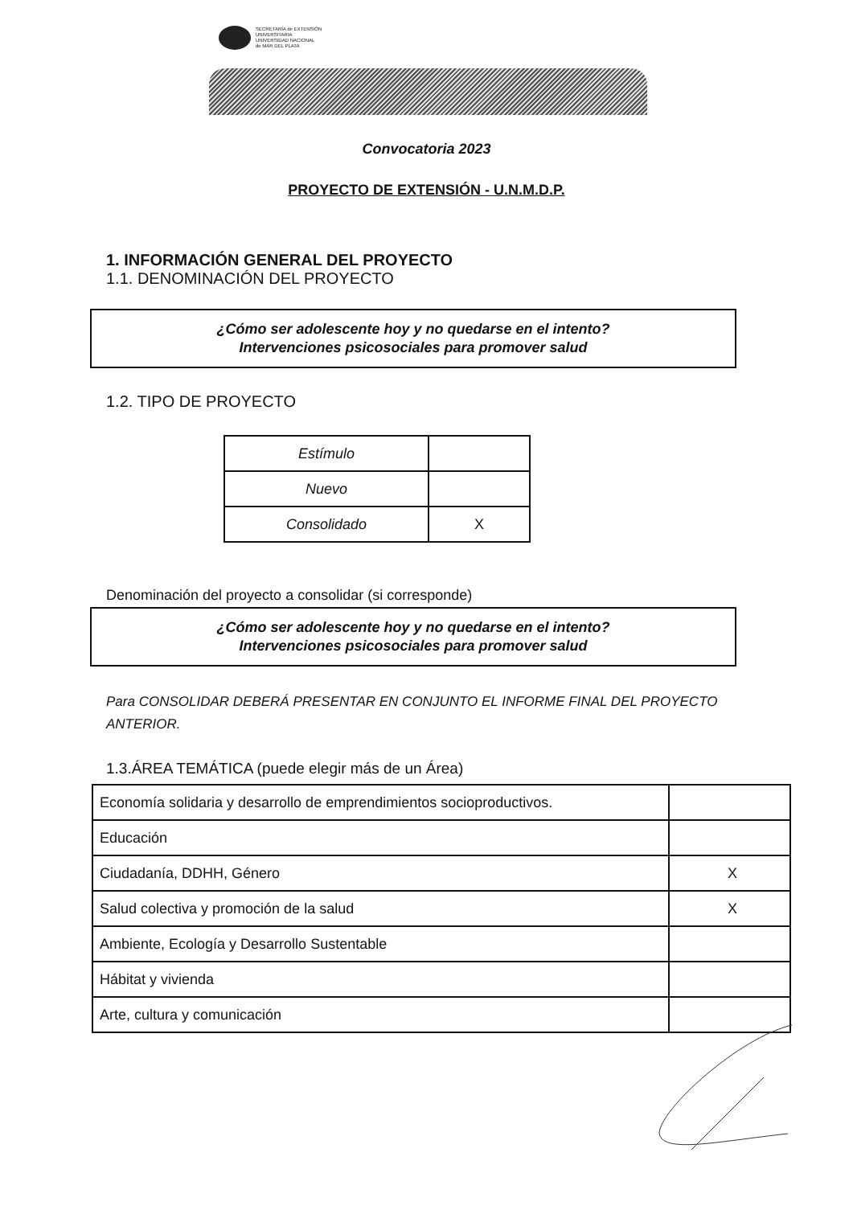SECRETARÍA de EXTENSIÓN
UNIVERSITARIA
UNIVERSIDAD NACIONAL
de MAR DEL PLATA
Convocatoria 2023
PROYECTO DE EXTENSIÓN - U.N.M.D.P.
1. INFORMACIÓN GENERAL DEL PROYECTO
1.1. DENOMINACIÓN DEL PROYECTO
¿Cómo ser adolescente hoy y no quedarse en el intento?
Intervenciones psicosociales para promover salud
1.2. TIPO DE PROYECTO
| Estímulo | |
| Nuevo | |
| Consolidado | X |
Denominación del proyecto a consolidar (si corresponde)
¿Cómo ser adolescente hoy y no quedarse en el intento?
Intervenciones psicosociales para promover salud
Para CONSOLIDAR DEBERÁ PRESENTAR EN CONJUNTO EL INFORME FINAL DEL PROYECTO ANTERIOR.
1.3.ÁREA TEMÁTICA (puede elegir más de un Área)
| Economía solidaria y desarrollo de emprendimientos socioproductivos. | |
| Educación | |
| Ciudadanía, DDHH, Género | X |
| Salud colectiva y promoción de la salud | X |
| Ambiente, Ecología y Desarrollo Sustentable | |
| Hábitat y vivienda | |
| Arte, cultura y comunicación | |